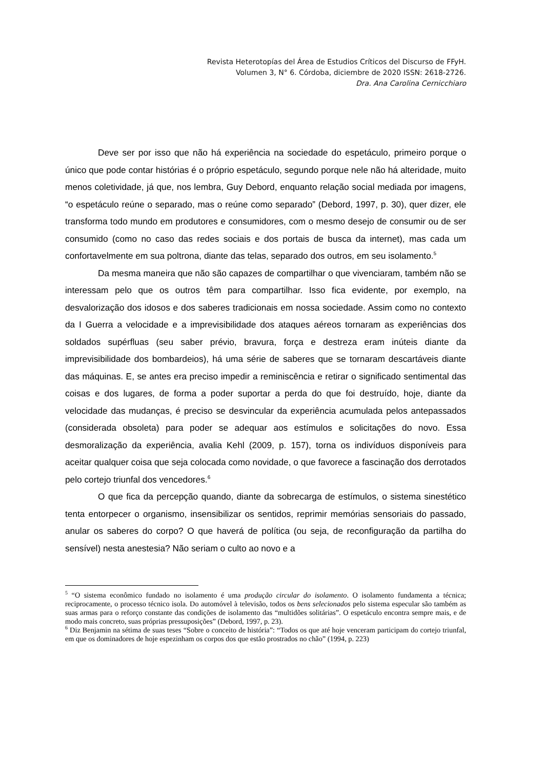Revista Heterotopías del Área de Estudios Críticos del Discurso de FFyH.
Volumen 3, N° 6. Córdoba, diciembre de 2020 ISSN: 2618-2726.
Dra. Ana Carolina Cernicchiaro
Deve ser por isso que não há experiência na sociedade do espetáculo, primeiro porque o único que pode contar histórias é o próprio espetáculo, segundo porque nele não há alteridade, muito menos coletividade, já que, nos lembra, Guy Debord, enquanto relação social mediada por imagens, “o espetáculo reúne o separado, mas o reúne como separado” (Debord, 1997, p. 30), quer dizer, ele transforma todo mundo em produtores e consumidores, com o mesmo desejo de consumir ou de ser consumido (como no caso das redes sociais e dos portais de busca da internet), mas cada um confortavelmente em sua poltrona, diante das telas, separado dos outros, em seu isolamento.<sup>5</sup>
Da mesma maneira que não são capazes de compartilhar o que vivenciaram, também não se interessam pelo que os outros têm para compartilhar. Isso fica evidente, por exemplo, na desvalorização dos idosos e dos saberes tradicionais em nossa sociedade. Assim como no contexto da I Guerra a velocidade e a imprevisibilidade dos ataques aéreos tornaram as experiências dos soldados supérfluas (seu saber prévio, bravura, força e destreza eram inúteis diante da imprevisibilidade dos bombardeios), há uma série de saberes que se tornaram descartáveis diante das máquinas. E, se antes era preciso impedir a reminiscência e retirar o significado sentimental das coisas e dos lugares, de forma a poder suportar a perda do que foi destruído, hoje, diante da velocidade das mudanças, é preciso se desvincular da experiência acumulada pelos antepassados (considerada obsoleta) para poder se adequar aos estímulos e solicitações do novo. Essa desmoralização da experiência, avalia Kehl (2009, p. 157), torna os indivíduos disponíveis para aceitar qualquer coisa que seja colocada como novidade, o que favorece a fascinação dos derrotados pelo cortejo triunfal dos vencedores.<sup>6</sup>
O que fica da percepção quando, diante da sobrecarga de estímulos, o sistema sinestético tenta entorpecer o organismo, insensibilizar os sentidos, reprimir memórias sensoriais do passado, anular os saberes do corpo? O que haverá de política (ou seja, de reconfiguração da partilha do sensível) nesta anestesia? Não seriam o culto ao novo e a
<sup>5</sup> “O sistema econômico fundado no isolamento é uma produção circular do isolamento. O isolamento fundamenta a técnica; reciprocamente, o processo técnico isola. Do automóvel à televisão, todos os bens selecionados pelo sistema especular são também as suas armas para o reforço constante das condições de isolamento das “multidões solitárias”. O espetáculo encontra sempre mais, e de modo mais concreto, suas próprias pressuposições” (Debord, 1997, p. 23).
<sup>6</sup> Diz Benjamin na sétima de suas teses “Sobre o conceito de história”: “Todos os que até hoje venceram participam do cortejo triunfal, em que os dominadores de hoje espezinham os corpos dos que estão prostrados no chão” (1994, p. 223)